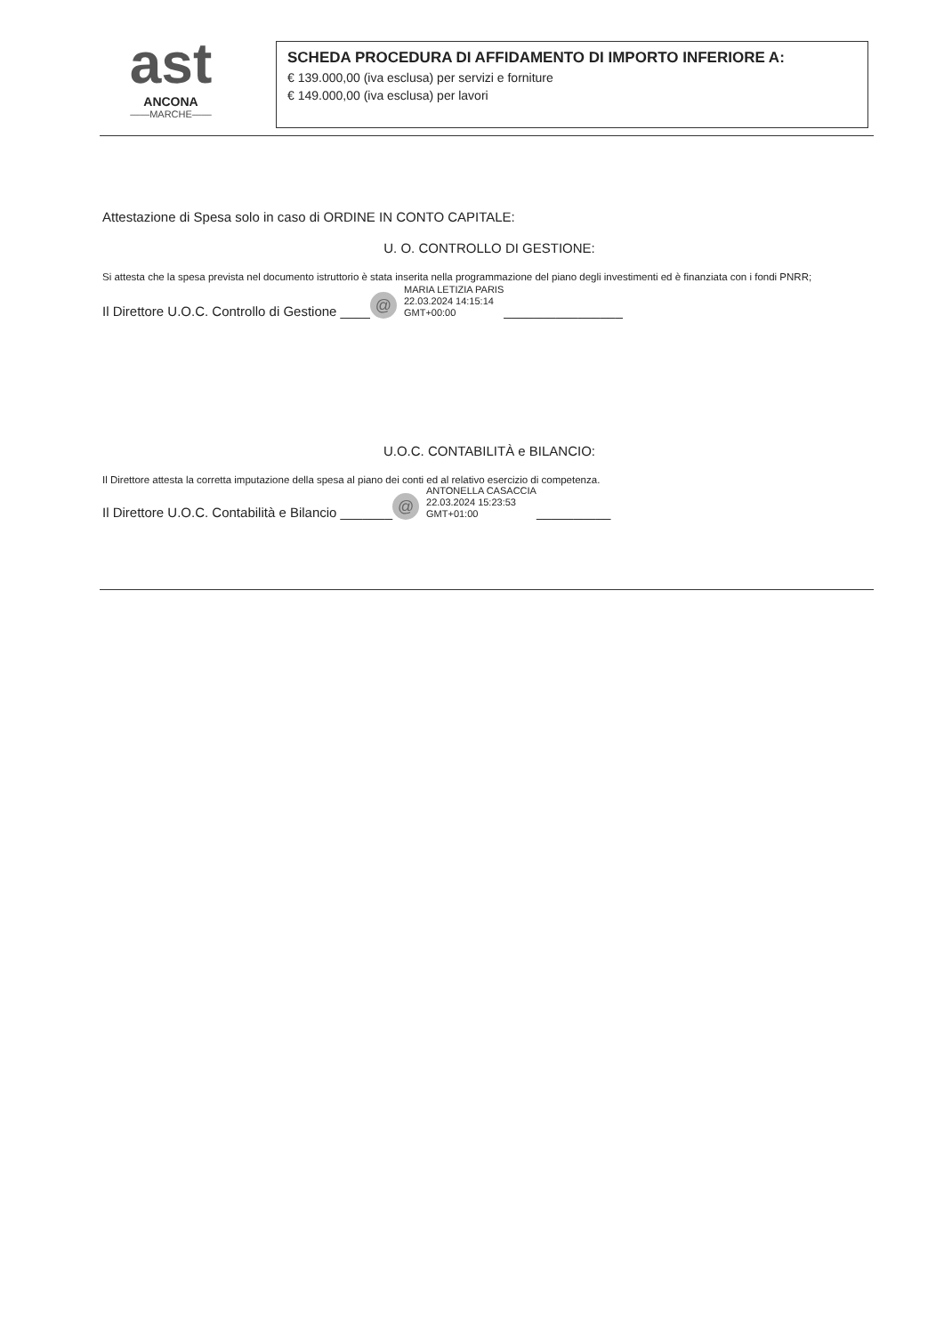ast
ANCONA
——MARCHE——
SCHEDA PROCEDURA DI AFFIDAMENTO DI IMPORTO INFERIORE A:
€ 139.000,00 (iva esclusa) per servizi e forniture
€ 149.000,00 (iva esclusa) per lavori
Attestazione di Spesa solo in caso di ORDINE IN CONTO CAPITALE:
U. O. CONTROLLO DI GESTIONE:
Si attesta che la spesa prevista nel documento istruttorio è stata inserita nella programmazione del piano degli investimenti ed è finanziata con i fondi PNRR;
Il Direttore U.O.C. Controllo di Gestione ____ @ MARIA LETIZIA PARIS
22.03.2024 14:15:14
GMT+00:00 ________________
U.O.C. CONTABILITÀ e BILANCIO:
Il Direttore attesta la corretta imputazione della spesa al piano dei conti ed al relativo esercizio di competenza.
Il Direttore U.O.C. Contabilità e Bilancio _______ @ ANTONELLA CASACCIA
22.03.2024 15:23:53
GMT+01:00 __________